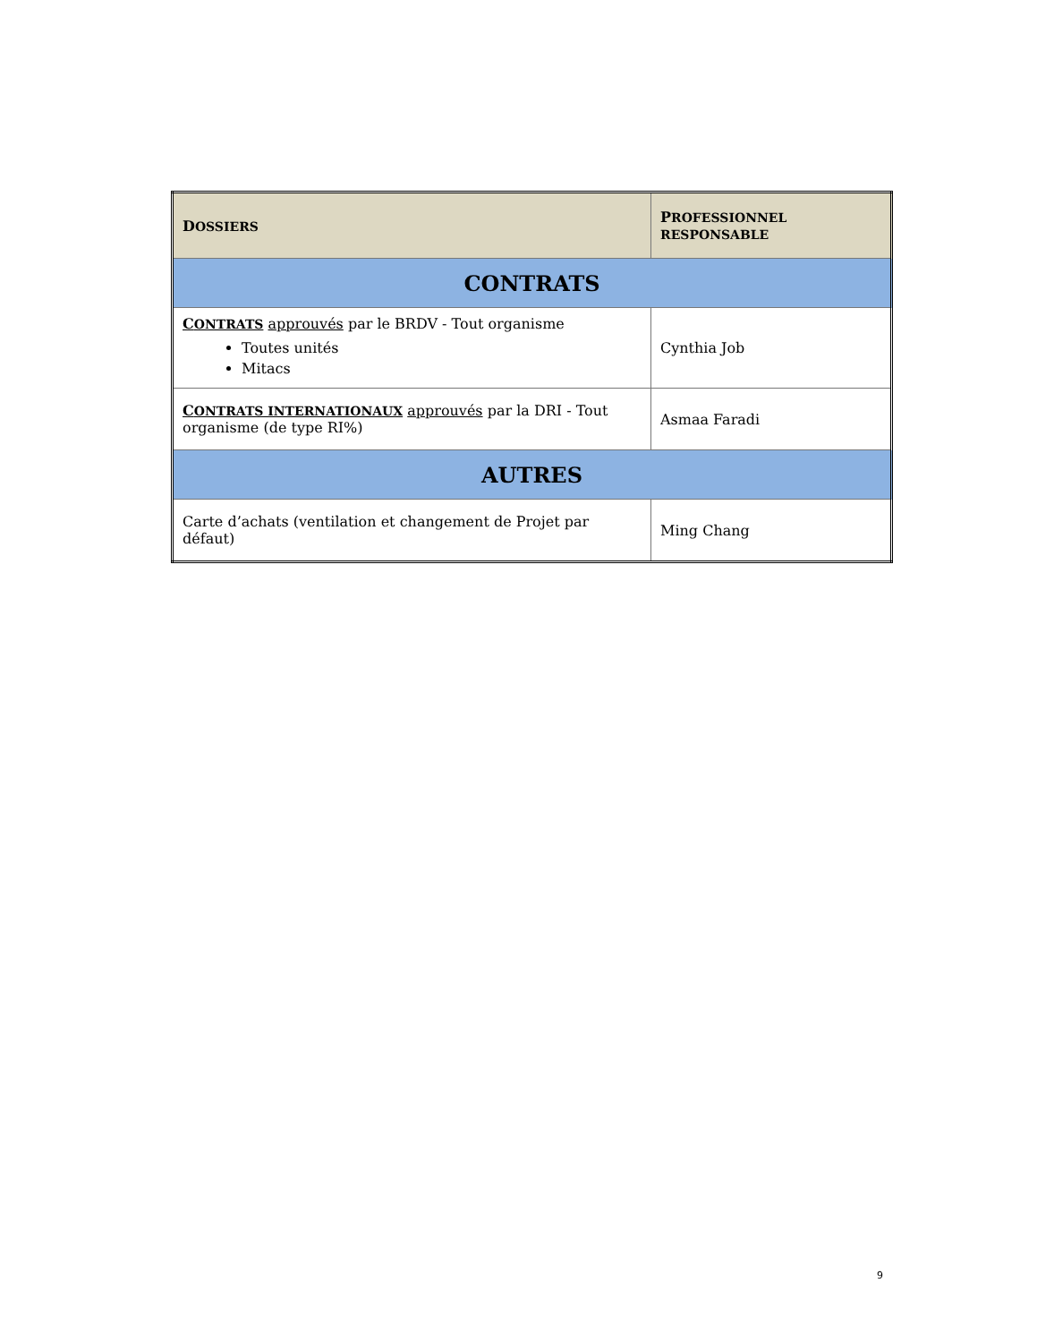| D OSSIERS | P ROFESSIONNEL RESPONSABLE |
| --- | --- |
| CONTRATS | |
| C ONTRATS approuvés par le BRDV - Tout organisme Toutes unités Mitacs | Cynthia Job |
| C ONTRATS INTERNATIONAUX approuvés par la DRI - Tout organisme (de type RI%) | Asmaa Faradi |
| AUTRES | |
| Carte d’achats (ventilation et changement de Projet par défaut) | Ming Chang |
9